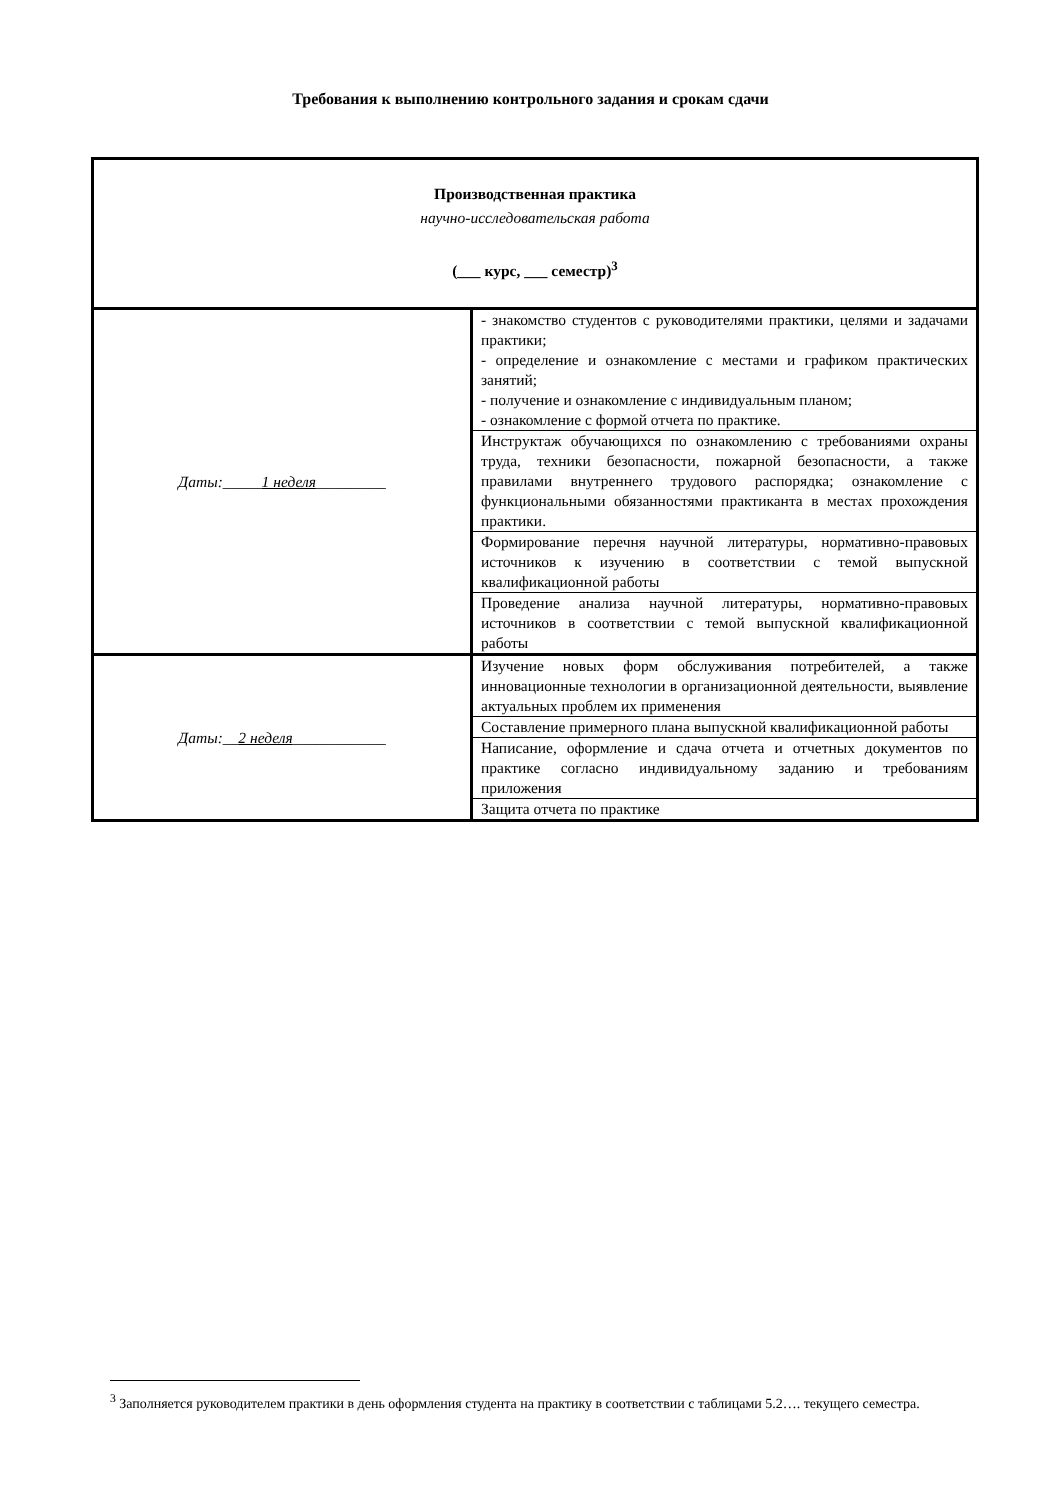Требования к выполнению контрольного задания и срокам сдачи
| Производственная практика научно-исследовательская работа (___ курс, ___ семестр)<sup>3</sup> | |
| Даты:_____ 1 неделя _________ | - знакомство студентов с руководителями практики, целями и задачами практики; - определение и ознакомление с местами и графиком практических занятий; - получение и ознакомление с индивидуальным планом; - ознакомление с формой отчета по практике. |
| | Инструктаж обучающихся по ознакомлению с требованиями охраны труда, техники безопасности, пожарной безопасности, а также правилами внутреннего трудового распорядка; ознакомление с функциональными обязанностями практиканта в местах прохождения практики. |
| | Формирование перечня научной литературы, нормативно-правовых источников к изучению в соответствии с темой выпускной квалификационной работы |
| | Проведение анализа научной литературы, нормативно-правовых источников в соответствии с темой выпускной квалификационной работы |
| Даты:__ 2 неделя ____________ | Изучение новых форм обслуживания потребителей, а также инновационные технологии в организационной деятельности, выявление актуальных проблем их применения |
| | Составление примерного плана выпускной квалификационной работы |
| | Написание, оформление и сдача отчета и отчетных документов по практике согласно индивидуальному заданию и требованиям приложения |
| | Защита отчета по практике |
<sup>3</sup> Заполняется руководителем практики в день оформления студента на практику в соответствии с таблицами 5.2…. текущего семестра.